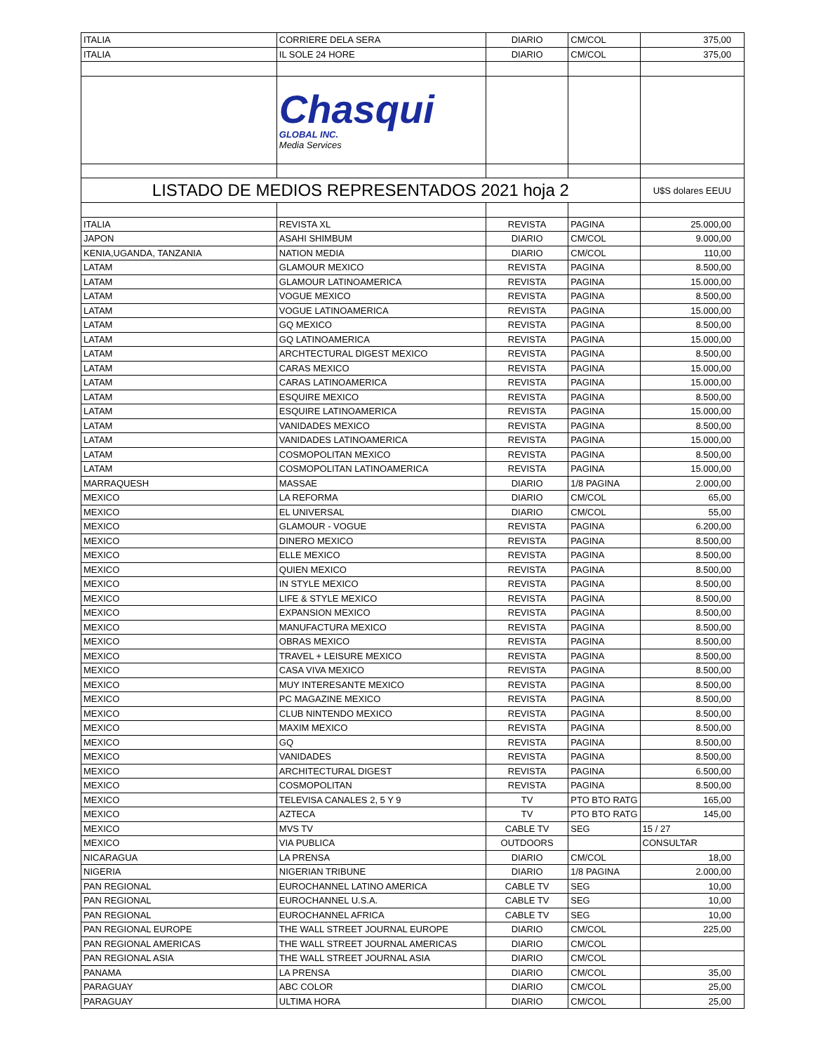| ITALIA | CORRIERE DELA SERA | DIARIO | CM/COL | 375,00 |
| ITALIA | IL SOLE 24 HORE | DIARIO | CM/COL | 375,00 |
| | Chasqui GLOBAL INC. Media Services | | | |
| LISTADO DE MEDIOS REPRESENTADOS 2021 hoja 2 | | | | U$S dolares EEUU |
| ITALIA | REVISTA XL | REVISTA | PAGINA | 25.000,00 |
| JAPON | ASAHI SHIMBUM | DIARIO | CM/COL | 9.000,00 |
| KENIA,UGANDA, TANZANIA | NATION MEDIA | DIARIO | CM/COL | 110,00 |
| LATAM | GLAMOUR MEXICO | REVISTA | PAGINA | 8.500,00 |
| LATAM | GLAMOUR LATINOAMERICA | REVISTA | PAGINA | 15.000,00 |
| LATAM | VOGUE MEXICO | REVISTA | PAGINA | 8.500,00 |
| LATAM | VOGUE LATINOAMERICA | REVISTA | PAGINA | 15.000,00 |
| LATAM | GQ MEXICO | REVISTA | PAGINA | 8.500,00 |
| LATAM | GQ LATINOAMERICA | REVISTA | PAGINA | 15.000,00 |
| LATAM | ARCHTECTURAL DIGEST MEXICO | REVISTA | PAGINA | 8.500,00 |
| LATAM | CARAS MEXICO | REVISTA | PAGINA | 15.000,00 |
| LATAM | CARAS LATINOAMERICA | REVISTA | PAGINA | 15.000,00 |
| LATAM | ESQUIRE MEXICO | REVISTA | PAGINA | 8.500,00 |
| LATAM | ESQUIRE LATINOAMERICA | REVISTA | PAGINA | 15.000,00 |
| LATAM | VANIDADES MEXICO | REVISTA | PAGINA | 8.500,00 |
| LATAM | VANIDADES LATINOAMERICA | REVISTA | PAGINA | 15.000,00 |
| LATAM | COSMOPOLITAN MEXICO | REVISTA | PAGINA | 8.500,00 |
| LATAM | COSMOPOLITAN LATINOAMERICA | REVISTA | PAGINA | 15.000,00 |
| MARRAQUESH | MASSAE | DIARIO | 1/8 PAGINA | 2.000,00 |
| MEXICO | LA REFORMA | DIARIO | CM/COL | 65,00 |
| MEXICO | EL UNIVERSAL | DIARIO | CM/COL | 55,00 |
| MEXICO | GLAMOUR - VOGUE | REVISTA | PAGINA | 6.200,00 |
| MEXICO | DINERO MEXICO | REVISTA | PAGINA | 8.500,00 |
| MEXICO | ELLE MEXICO | REVISTA | PAGINA | 8.500,00 |
| MEXICO | QUIEN MEXICO | REVISTA | PAGINA | 8.500,00 |
| MEXICO | IN STYLE MEXICO | REVISTA | PAGINA | 8.500,00 |
| MEXICO | LIFE & STYLE MEXICO | REVISTA | PAGINA | 8.500,00 |
| MEXICO | EXPANSION MEXICO | REVISTA | PAGINA | 8.500,00 |
| MEXICO | MANUFACTURA MEXICO | REVISTA | PAGINA | 8.500,00 |
| MEXICO | OBRAS MEXICO | REVISTA | PAGINA | 8.500,00 |
| MEXICO | TRAVEL + LEISURE MEXICO | REVISTA | PAGINA | 8.500,00 |
| MEXICO | CASA VIVA MEXICO | REVISTA | PAGINA | 8.500,00 |
| MEXICO | MUY INTERESANTE MEXICO | REVISTA | PAGINA | 8.500,00 |
| MEXICO | PC MAGAZINE MEXICO | REVISTA | PAGINA | 8.500,00 |
| MEXICO | CLUB NINTENDO MEXICO | REVISTA | PAGINA | 8.500,00 |
| MEXICO | MAXIM MEXICO | REVISTA | PAGINA | 8.500,00 |
| MEXICO | GQ | REVISTA | PAGINA | 8.500,00 |
| MEXICO | VANIDADES | REVISTA | PAGINA | 8.500,00 |
| MEXICO | ARCHITECTURAL DIGEST | REVISTA | PAGINA | 6.500,00 |
| MEXICO | COSMOPOLITAN | REVISTA | PAGINA | 8.500,00 |
| MEXICO | TELEVISA CANALES 2, 5 Y 9 | TV | PTO BTO RATG | 165,00 |
| MEXICO | AZTECA | TV | PTO BTO RATG | 145,00 |
| MEXICO | MVS TV | CABLE TV | SEG | 15 / 27 |
| MEXICO | VIA PUBLICA | OUTDOORS | | CONSULTAR |
| NICARAGUA | LA PRENSA | DIARIO | CM/COL | 18,00 |
| NIGERIA | NIGERIAN TRIBUNE | DIARIO | 1/8 PAGINA | 2.000,00 |
| PAN REGIONAL | EUROCHANNEL LATINO AMERICA | CABLE TV | SEG | 10,00 |
| PAN REGIONAL | EUROCHANNEL U.S.A. | CABLE TV | SEG | 10,00 |
| PAN REGIONAL | EUROCHANNEL AFRICA | CABLE TV | SEG | 10,00 |
| PAN REGIONAL EUROPE | THE WALL STREET JOURNAL EUROPE | DIARIO | CM/COL | 225,00 |
| PAN REGIONAL AMERICAS | THE WALL STREET JOURNAL AMERICAS | DIARIO | CM/COL | |
| PAN REGIONAL ASIA | THE WALL STREET JOURNAL ASIA | DIARIO | CM/COL | |
| PANAMA | LA PRENSA | DIARIO | CM/COL | 35,00 |
| PARAGUAY | ABC COLOR | DIARIO | CM/COL | 25,00 |
| PARAGUAY | ULTIMA HORA | DIARIO | CM/COL | 25,00 |